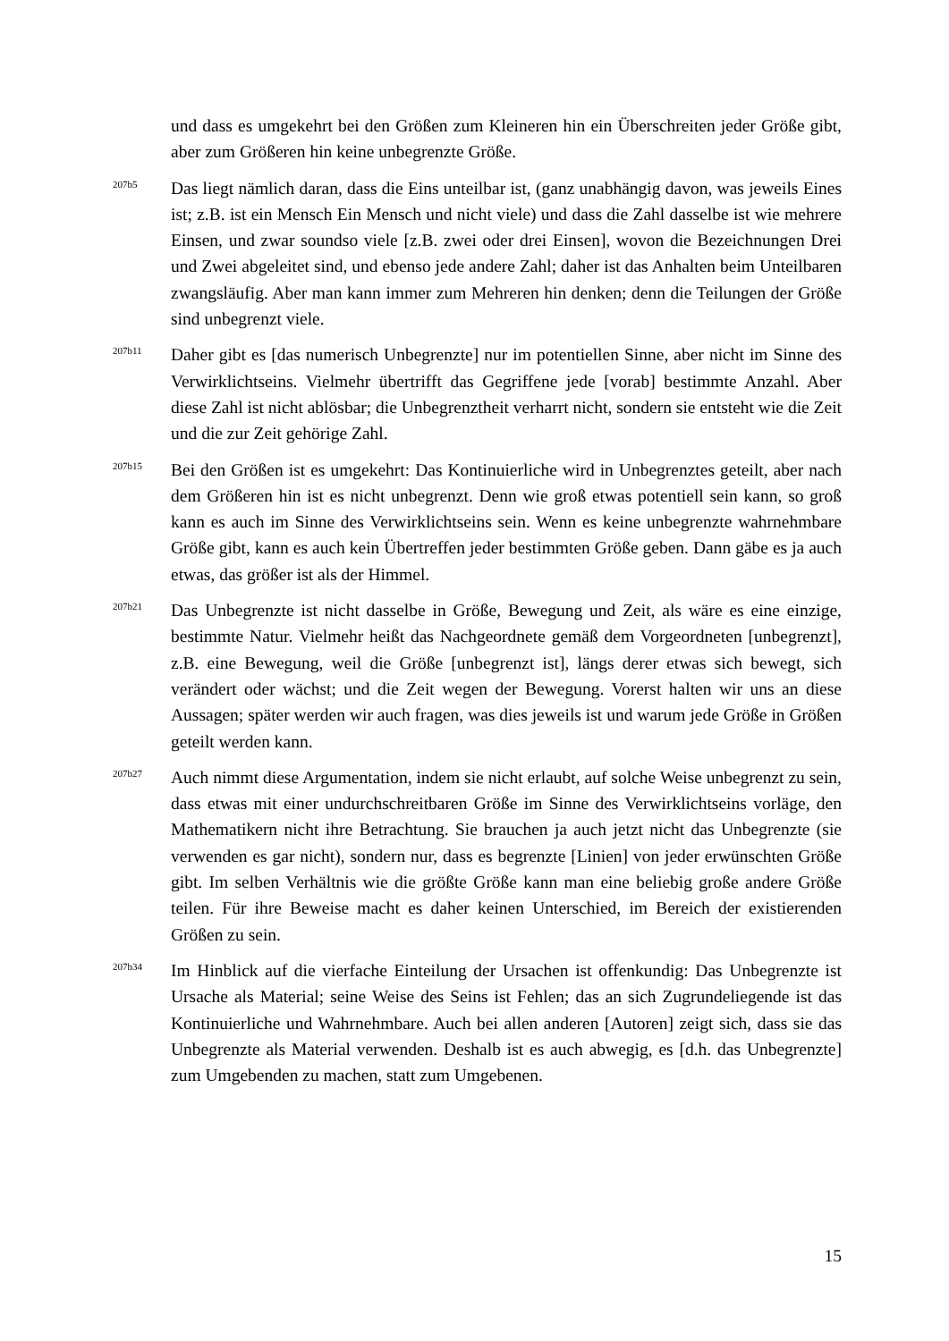und dass es umgekehrt bei den Größen zum Kleineren hin ein Überschreiten jeder Größe gibt, aber zum Größeren hin keine unbegrenzte Größe.
207b5
Das liegt nämlich daran, dass die Eins unteilbar ist, (ganz unabhängig davon, was jeweils Eines ist; z.B. ist ein Mensch Ein Mensch und nicht viele) und dass die Zahl dasselbe ist wie mehrere Einsen, und zwar soundso viele [z.B. zwei oder drei Einsen], wovon die Bezeichnungen Drei und Zwei abgeleitet sind, und ebenso jede andere Zahl; daher ist das Anhalten beim Unteilbaren zwangsläufig. Aber man kann immer zum Mehreren hin denken; denn die Teilungen der Größe sind unbegrenzt viele.
207b11
Daher gibt es [das numerisch Unbegrenzte] nur im potentiellen Sinne, aber nicht im Sinne des Verwirklichtseins. Vielmehr übertrifft das Gegriffene jede [vorab] bestimmte Anzahl. Aber diese Zahl ist nicht ablösbar; die Unbegrenztheit verharrt nicht, sondern sie entsteht wie die Zeit und die zur Zeit gehörige Zahl.
207b15
Bei den Größen ist es umgekehrt: Das Kontinuierliche wird in Unbegrenztes geteilt, aber nach dem Größeren hin ist es nicht unbegrenzt. Denn wie groß etwas potentiell sein kann, so groß kann es auch im Sinne des Verwirklichtseins sein. Wenn es keine unbegrenzte wahrnehmbare Größe gibt, kann es auch kein Übertreffen jeder bestimmten Größe geben. Dann gäbe es ja auch etwas, das größer ist als der Himmel.
207b21
Das Unbegrenzte ist nicht dasselbe in Größe, Bewegung und Zeit, als wäre es eine einzige, bestimmte Natur. Vielmehr heißt das Nachgeordnete gemäß dem Vorgeordneten [unbegrenzt], z.B. eine Bewegung, weil die Größe [unbegrenzt ist], längs derer etwas sich bewegt, sich verändert oder wächst; und die Zeit wegen der Bewegung. Vorerst halten wir uns an diese Aussagen; später werden wir auch fragen, was dies jeweils ist und warum jede Größe in Größen geteilt werden kann.
207b27
Auch nimmt diese Argumentation, indem sie nicht erlaubt, auf solche Weise unbegrenzt zu sein, dass etwas mit einer undurchschreitbaren Größe im Sinne des Verwirklichtseins vorläge, den Mathematikern nicht ihre Betrachtung. Sie brauchen ja auch jetzt nicht das Unbegrenzte (sie verwenden es gar nicht), sondern nur, dass es begrenzte [Linien] von jeder erwünschten Größe gibt. Im selben Verhältnis wie die größte Größe kann man eine beliebig große andere Größe teilen. Für ihre Beweise macht es daher keinen Unterschied, im Bereich der existierenden Größen zu sein.
207b34
Im Hinblick auf die vierfache Einteilung der Ursachen ist offenkundig: Das Unbegrenzte ist Ursache als Material; seine Weise des Seins ist Fehlen; das an sich Zugrundeliegende ist das Kontinuierliche und Wahrnehmbare. Auch bei allen anderen [Autoren] zeigt sich, dass sie das Unbegrenzte als Material verwenden. Deshalb ist es auch abwegig, es [d.h. das Unbegrenzte] zum Umgebenden zu machen, statt zum Umgebenen.
15